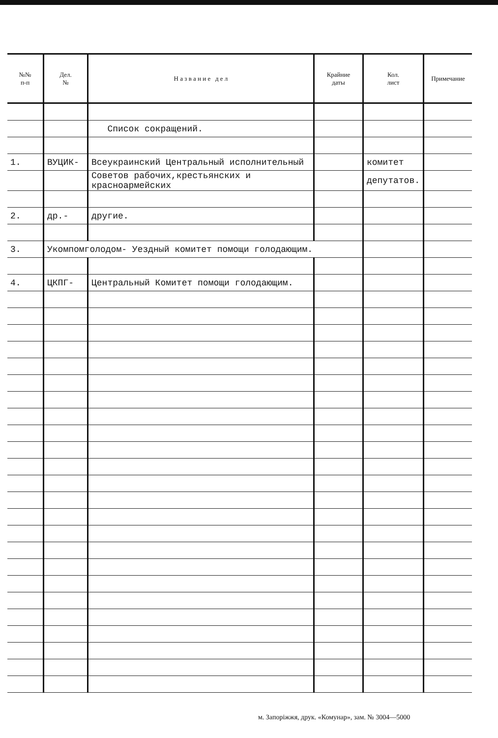| №№ п-п | Дел. № | Н а з в а н и е д е л | Крайние даты | Кол. лист | Примечание |
| --- | --- | --- | --- | --- | --- |
| | | Список сокращений. | | | |
| 1. | ВУЦИК- | Всеукраинский Центральный исполнительный | | комитет | |
| | | Советов рабочих,крестьянских и красноармейских | | депутатов. | |
| 2. | др.- | другие. | | | |
| 3. | Укомпомголодом- Уездный комитет помощи голодающим. | | | | |
| 4. | ЦКПГ- | Центральный Комитет помощи голодающим. | | | |
м. Запоріжжя, друк. «Комунар», зам. № 3004—5000